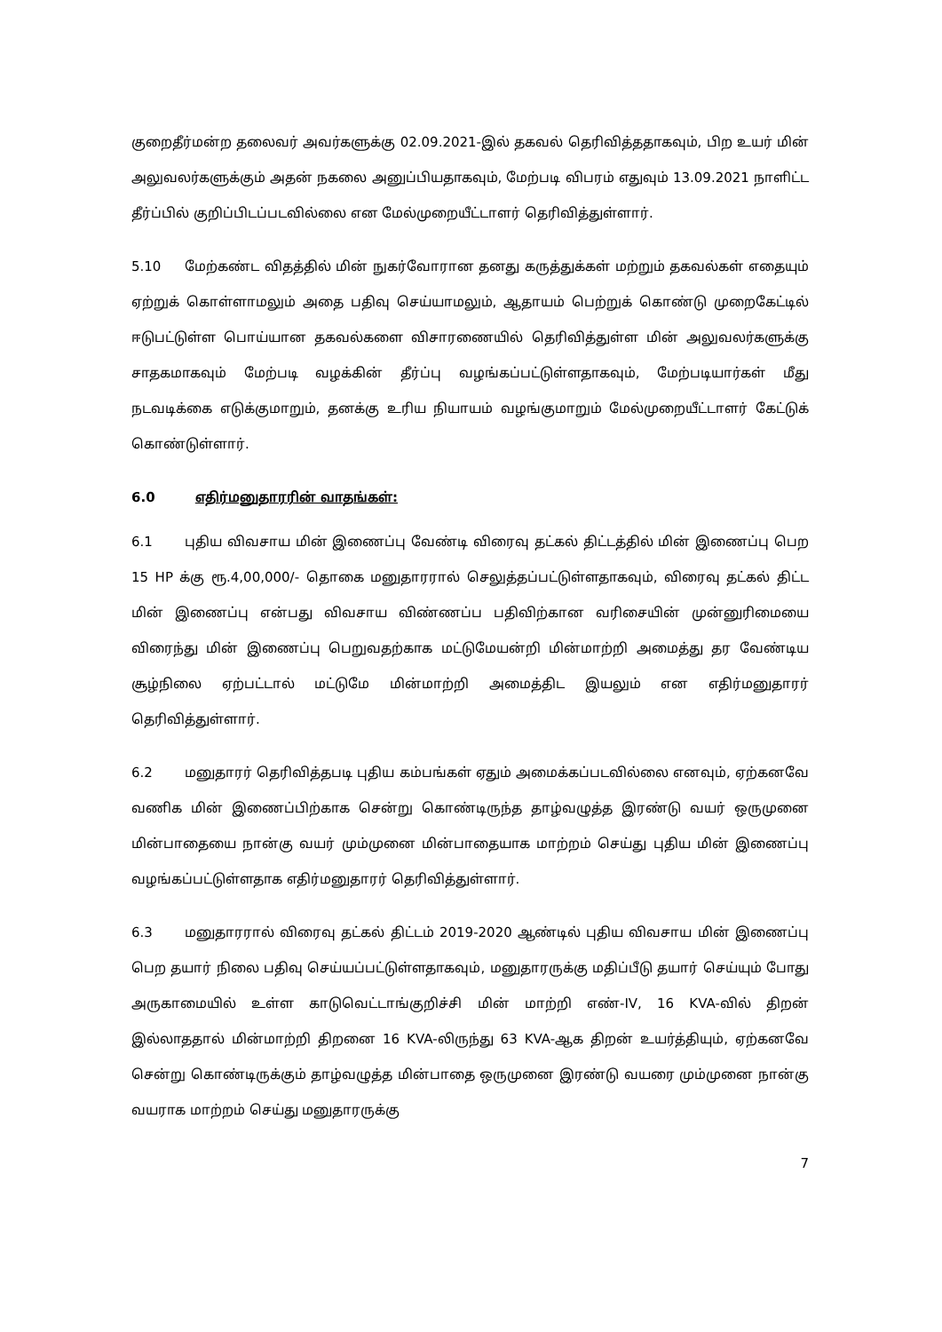குறைதீர்மன்ற தலைவர் அவர்களுக்கு 02.09.2021-இல் தகவல் தெரிவித்ததாகவும், பிற உயர் மின் அலுவலர்களுக்கும் அதன் நகலை அனுப்பியதாகவும், மேற்படி விபரம் எதுவும் 13.09.2021 நாளிட்ட தீர்ப்பில் குறிப்பிடப்படவில்லை என மேல்முறையீட்டாளர் தெரிவித்துள்ளார்.
5.10 மேற்கண்ட விதத்தில் மின் நுகர்வோரான தனது கருத்துக்கள் மற்றும் தகவல்கள் எதையும் ஏற்றுக் கொள்ளாமலும் அதை பதிவு செய்யாமலும், ஆதாயம் பெற்றுக் கொண்டு முறைகேட்டில் ஈடுபட்டுள்ள பொய்யான தகவல்களை விசாரணையில் தெரிவித்துள்ள மின் அலுவலர்களுக்கு சாதகமாகவும் மேற்படி வழக்கின் தீர்ப்பு வழங்கப்பட்டுள்ளதாகவும், மேற்படியார்கள் மீது நடவடிக்கை எடுக்குமாறும், தனக்கு உரிய நியாயம் வழங்குமாறும் மேல்முறையீட்டாளர் கேட்டுக் கொண்டுள்ளார்.
6.0 எதிர்மனுதாரரின் வாதங்கள்:
6.1 புதிய விவசாய மின் இணைப்பு வேண்டி விரைவு தட்கல் திட்டத்தில் மின் இணைப்பு பெற 15 HP க்கு ரூ.4,00,000/- தொகை மனுதாரரால் செலுத்தப்பட்டுள்ளதாகவும், விரைவு தட்கல் திட்ட மின் இணைப்பு என்பது விவசாய விண்ணப்ப பதிவிற்கான வரிசையின் முன்னுரிமையை விரைந்து மின் இணைப்பு பெறுவதற்காக மட்டுமேயன்றி மின்மாற்றி அமைத்து தர வேண்டிய சூழ்நிலை ஏற்பட்டால் மட்டுமே மின்மாற்றி அமைத்திட இயலும் என எதிர்மனுதாரர் தெரிவித்துள்ளார்.
6.2 மனுதாரர் தெரிவித்தபடி புதிய கம்பங்கள் ஏதும் அமைக்கப்படவில்லை எனவும், ஏற்கனவே வணிக மின் இணைப்பிற்காக சென்று கொண்டிருந்த தாழ்வழுத்த இரண்டு வயர் ஒருமுனை மின்பாதையை நான்கு வயர் மும்முனை மின்பாதையாக மாற்றம் செய்து புதிய மின் இணைப்பு வழங்கப்பட்டுள்ளதாக எதிர்மனுதாரர் தெரிவித்துள்ளார்.
6.3 மனுதாரரால் விரைவு தட்கல் திட்டம் 2019-2020 ஆண்டில் புதிய விவசாய மின் இணைப்பு பெற தயார் நிலை பதிவு செய்யப்பட்டுள்ளதாகவும், மனுதாரருக்கு மதிப்பீடு தயார் செய்யும் போது அருகாமையில் உள்ள காடுவெட்டாங்குறிச்சி மின் மாற்றி எண்-IV, 16 KVA-வில் திறன் இல்லாததால் மின்மாற்றி திறனை 16 KVA-லிருந்து 63 KVA-ஆக திறன் உயர்த்தியும், ஏற்கனவே சென்று கொண்டிருக்கும் தாழ்வழுத்த மின்பாதை ஒருமுனை இரண்டு வயரை மும்முனை நான்கு வயராக மாற்றம் செய்து மனுதாரருக்கு
7